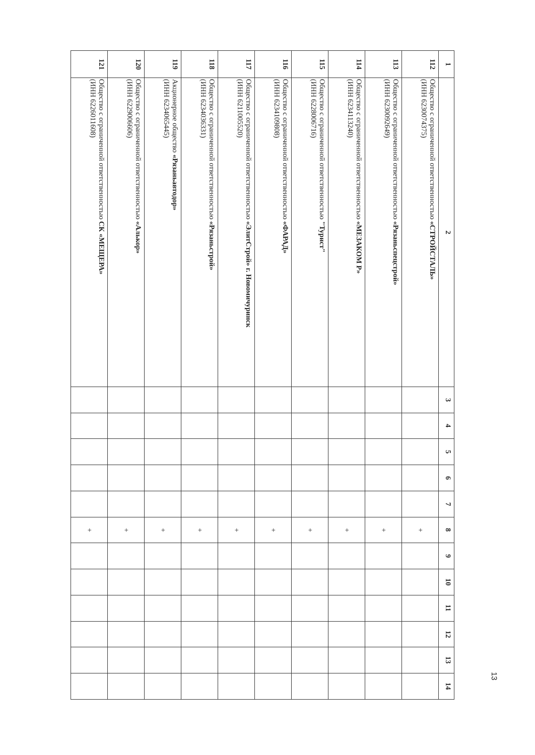| 1 | 2 | 3 | 4 | 5 | 6 | 7 | 8 | 9 | 10 | 11 | 12 | 13 | 14 |
| --- | --- | --- | --- | --- | --- | --- | --- | --- | --- | --- | --- | --- | --- |
| 112 | Общество с ограниченной ответственностью «СТРОЙСТАЛЬ» (ИНН 6230074375) | | | | | | + | | | | | | |
| 113 | Общество с ограниченной ответственностью «Рязаньспецстрой» (ИНН 6230092649) | | | | | | + | | | | | | |
| 114 | Общество с ограниченной ответственностью «МЕЗАКОМ Р» (ИНН 6234113240) | | | | | | + | | | | | | |
| 115 | Общество с ограниченной ответственностью "Турист" (ИНН 6228006716) | | | | | | + | | | | | | |
| 116 | Общество с ограниченной ответственностью «ФАРАД» (ИНН 6234109808) | | | | | | + | | | | | | |
| 117 | Общество с ограниченной ответственностью «ЭлитСтрой» г. Новомичуринск (ИНН 6211005520) | | | | | | + | | | | | | |
| 118 | Общество с ограниченной ответственностью «Рязаньстрой» (ИНН 6234036331) | | | | | | + | | | | | | |
| 119 | Акционерное общество «Рязаньавтодор» (ИНН 6234065445) | | | | | | + | | | | | | |
| 120 | Общество с ограниченной ответственностью «Алькор» (ИНН 6229006606) | | | | | | + | | | | | | |
| 121 | Общество с ограниченной ответственностью СК «МЕЩЕРА» (ИНН 6226011608) | | | | | | + | | | | | | |
13